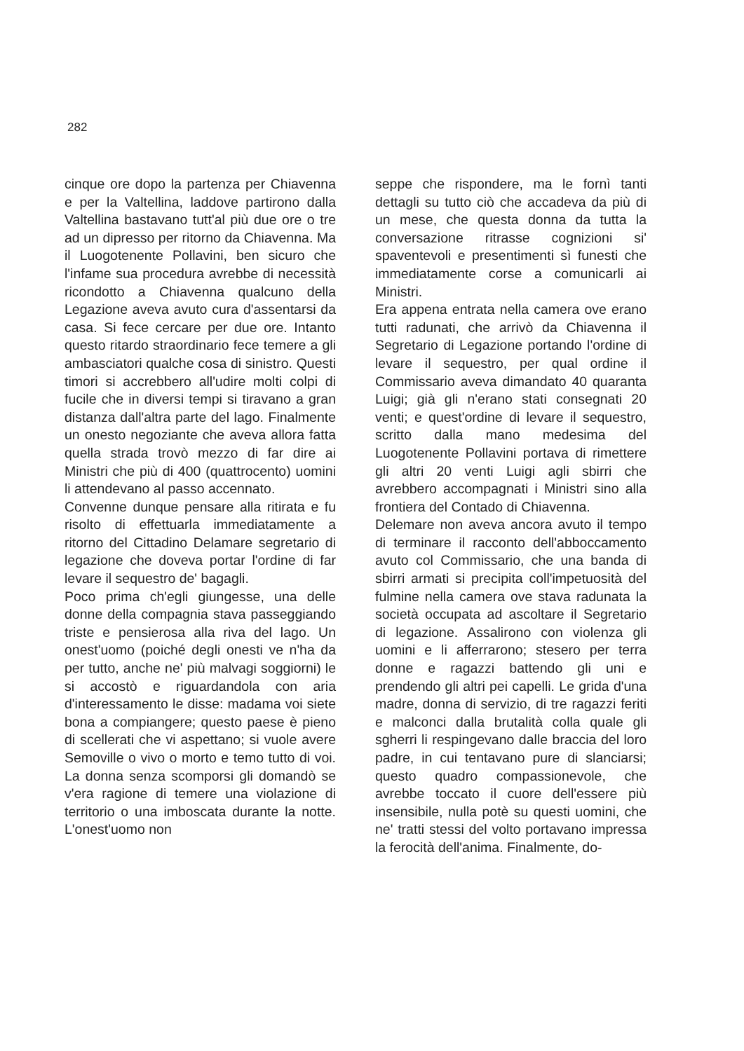282
cinque ore dopo la partenza per Chiavenna e per la Valtellina, laddove partirono dalla Valtellina bastavano tutt'al più due ore o tre ad un dipresso per ritorno da Chiavenna. Ma il Luogotenente Pollavini, ben sicuro che l'infame sua procedura avrebbe di necessità ricondotto a Chiavenna qualcuno della Legazione aveva avuto cura d'assentarsi da casa. Si fece cercare per due ore. Intanto questo ritardo straordinario fece temere a gli ambasciatori qualche cosa di sinistro. Questi timori si accrebbero all'udire molti colpi di fucile che in diversi tempi si tiravano a gran distanza dall'altra parte del lago. Finalmente un onesto negoziante che aveva allora fatta quella strada trovò mezzo di far dire ai Ministri che più di 400 (quattrocento) uomini li attendevano al passo accennato.
Convenne dunque pensare alla ritirata e fu risolto di effettuarla immediatamente a ritorno del Cittadino Delamare segretario di legazione che doveva portar l'ordine di far levare il sequestro de' bagagli.
Poco prima ch'egli giungesse, una delle donne della compagnia stava passeggiando triste e pensierosa alla riva del lago. Un onest'uomo (poiché degli onesti ve n'ha da per tutto, anche ne' più malvagi soggiorni) le si accostò e riguardandola con aria d'interessamento le disse: madama voi siete bona a compiangere; questo paese è pieno di scellerati che vi aspettano; si vuole avere Semoville o vivo o morto e temo tutto di voi. La donna senza scomporsi gli domandò se v'era ragione di temere una violazione di territorio o una imboscata durante la notte. L'onest'uomo non
seppe che rispondere, ma le fornì tanti dettagli su tutto ciò che accadeva da più di un mese, che questa donna da tutta la conversazione ritrasse cognizioni si' spaventevoli e presentimenti sì funesti che immediatamente corse a comunicarli ai Ministri.
Era appena entrata nella camera ove erano tutti radunati, che arrivò da Chiavenna il Segretario di Legazione portando l'ordine di levare il sequestro, per qual ordine il Commissario aveva dimandato 40 quaranta Luigi; già gli n'erano stati consegnati 20 venti; e quest'ordine di levare il sequestro, scritto dalla mano medesima del Luogotenente Pollavini portava di rimettere gli altri 20 venti Luigi agli sbirri che avrebbero accompagnati i Ministri sino alla frontiera del Contado di Chiavenna.
Delemare non aveva ancora avuto il tempo di terminare il racconto dell'abboccamento avuto col Commissario, che una banda di sbirri armati si precipita coll'impetuosità del fulmine nella camera ove stava radunata la società occupata ad ascoltare il Segretario di legazione. Assalirono con violenza gli uomini e li afferrarono; stesero per terra donne e ragazzi battendo gli uni e prendendo gli altri pei capelli. Le grida d'una madre, donna di servizio, di tre ragazzi feriti e malconci dalla brutalità colla quale gli sgherri li respingevano dalle braccia del loro padre, in cui tentavano pure di slanciarsi; questo quadro compassionevole, che avrebbe toccato il cuore dell'essere più insensibile, nulla potè su questi uomini, che ne' tratti stessi del volto portavano impressa la ferocità dell'anima. Finalmente, do-